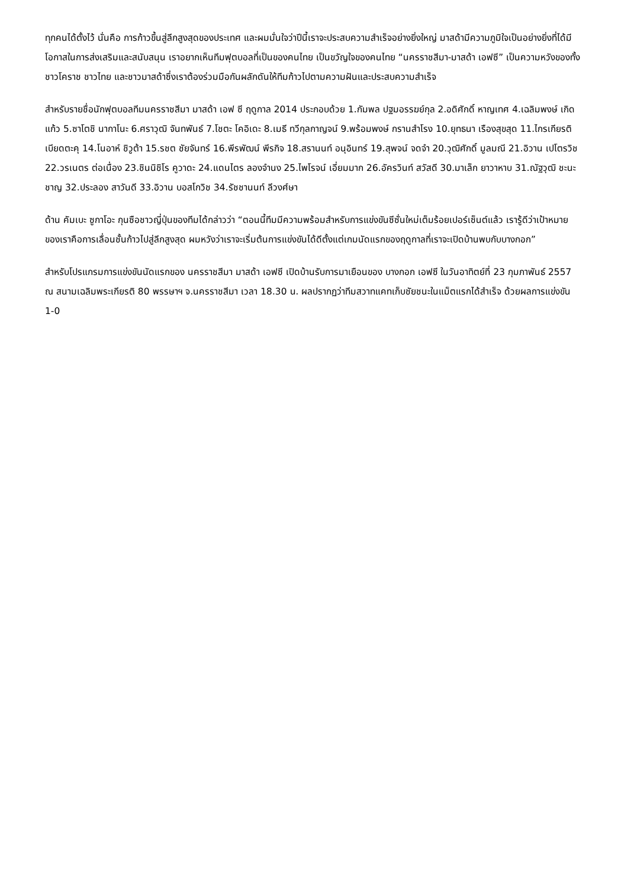ทุกคนได้ตั้งไว้ นั่นคือ การก้าวขึ้นสู่ลีกสูงสุดของประเทศ และผมมั่นใจว่าปีนี้เราจะประสบความสำเร็จอย่างยิ่งใหญ่ มาสด้ามีความภูมิใจเป็นอย่างยิ่งที่ได้มีโอกาสในการส่งเสริมและสนับสนุน เราอยากเห็นทีมฟุตบอลที่เป็นของคนไทย เป็นขวัญใจของคนไทย “นครราชสีมา-มาสด้า เอฟซี” เป็นความหวังของทั้งชาวโคราช ชาวไทย และชาวมาสด้าซึ่งเราต้องร่วมมือกันผลักดันให้ทีมก้าวไปตามความฝันและประสบความสำเร็จ
สำหรับรายชื่อนักฟุตบอลทีมนครราชสีมา มาสด้า เอฟ ซี ฤดูกาล 2014 ประกอบด้วย 1.กัมพล ปฐมอรรฆย์กุล 2.อดิศักดิ์ หาญเทศ 4.เฉลิมพงษ์ เกิดแก้ว 5.ซาโตชิ นากาโนะ 6.ศราวุฒิ จันทพันธ์ 7.โชตะ โคอิเดะ 8.เมธี ทวีกุลกาญจน์ 9.พร้อมพงษ์ กรานสำโรง 10.ยุทธนา เรืองสุขสุด 11.ไกรเกียรติ เบียดตะคุ 14.โนอาห์ ชิวูต้า 15.รชต ชัยจันทร์ 16.พีรพัฒน์ พีรกิจ 18.สรานนท์ อนุอินทร์ 19.สุพจน์ จดจำ 20.วุฒิศักดิ์ มูลมณี 21.อิวาน เปโตรวิช 22.วรเนตร ต่อเนื่อง 23.ชินนิชิโร คูวาดะ 24.แดนไตร ลองจำนง 25.ไพโรจน์ เอี่ยมมาก 26.อัครวินท์ สวัสดี 30.มาเล็ก ยาวาหาบ 31.ณัฐวุฒิ ชะนะชาญ 32.ประลอง สาวันดี 33.อิวาน บอสโกวิช 34.รัชชานนท์ ลีวงศ์ษา
ด้าน คัมเบะ ซูกาโอะ กุนซือชาวญี่ปุ่นของทีมได้กล่าวว่า “ตอนนี้ทีมมีความพร้อมสำหรับการแข่งขันซีซั่นใหม่เต็มร้อยเปอร์เซ็นต์แล้ว เรารู้ดีว่าเป้าหมายของเราคือการเลื่อนชั้นก้าวไปสู่ลีกสูงสุด ผมหวังว่าเราจะเริ่มต้นการแข่งขันได้ดีตั้งแต่เกมนัดแรกของฤดูกาลที่เราจะเปิดบ้านพบกับบางกอก”
สำหรับโปรแกรมการแข่งขันนัดแรกของ นครราชสีมา มาสด้า เอฟซี เปิดบ้านรับการมาเยือนของ บางกอก เอฟซี ในวันอาทิตย์ที่ 23 กุมภาพันธ์ 2557 ณ สนามเฉลิมพระเกียรติ 80 พรรษาฯ จ.นครราชสีมา เวลา 18.30 น. ผลปรากฏว่าทีมสวาทแคทเก็บชัยชนะในแม็ตแรกได้สำเร็จ ด้วยผลการแข่งขัน 1-0